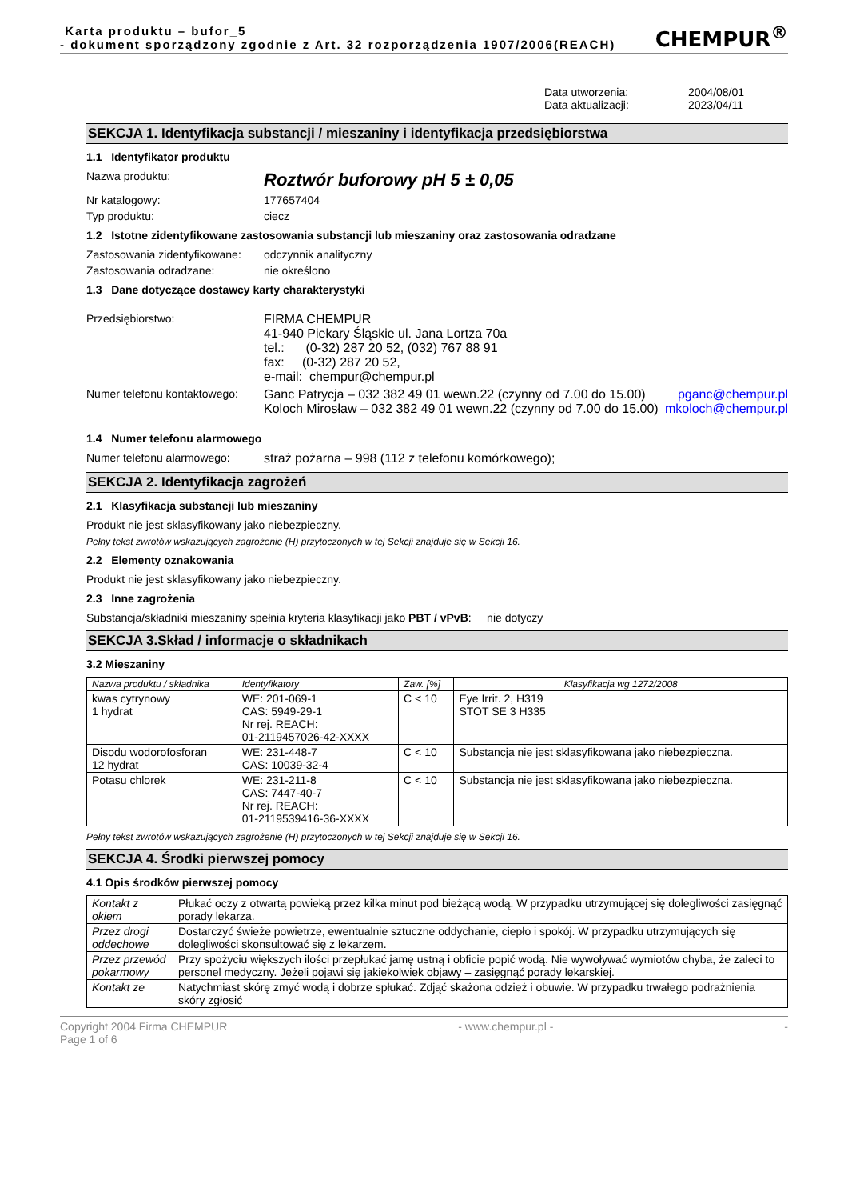Karta produktu – bufor_5
- dokument sporządzony zgodnie z Art. 32 rozporządzenia 1907/2006(REACH)
CHEMPUR<sup>®</sup>
Data utworzenia: 2004/08/01 Data aktualizacji: 2023/04/11
SEKCJA 1. Identyfikacja substancji / mieszaniny i identyfikacja przedsiębiorstwa
1.1 Identyfikator produktu
Nazwa produktu: Roztwór buforowy pH 5 ± 0,05
Nr katalogowy: 177657404
Typ produktu: ciecz
1.2 Istotne zidentyfikowane zastosowania substancji lub mieszaniny oraz zastosowania odradzane
Zastosowania zidentyfikowane: odczynnik analityczny
Zastosowania odradzane: nie określono
1.3 Dane dotyczące dostawcy karty charakterystyki
Przedsiębiorstwo: FIRMA CHEMPUR
41-940 Piekary Śląskie ul. Jana Lortza 70a
tel.: (0-32) 287 20 52, (032) 767 88 91
fax: (0-32) 287 20 52,
e-mail: chempur@chempur.pl
Numer telefonu kontaktowego:
Ganc Patrycja – 032 382 49 01 wewn.22 (czynny od 7.00 do 15.00) pganc@chempur.pl
Koloch Mirosław – 032 382 49 01 wewn.22 (czynny od 7.00 do 15.00) mkoloch@chempur.pl
1.4 Numer telefonu alarmowego
Numer telefonu alarmowego: straż pożarna – 998 (112 z telefonu komórkowego);
SEKCJA 2. Identyfikacja zagrożeń
2.1 Klasyfikacja substancji lub mieszaniny
Produkt nie jest sklasyfikowany jako niebezpieczny.
Pełny tekst zwrotów wskazujących zagrożenie (H) przytoczonych w tej Sekcji znajduje się w Sekcji 16.
2.2 Elementy oznakowania
Produkt nie jest sklasyfikowany jako niebezpieczny.
2.3 Inne zagrożenia
Substancja/składniki mieszaniny spełnia kryteria klasyfikacji jako PBT / vPvB: nie dotyczy
SEKCJA 3.Skład / informacje o składnikach
3.2 Mieszaniny
| Nazwa produktu / składnika | Identyfikatory | Zaw. [%] | Klasyfikacja wg 1272/2008 |
| --- | --- | --- | --- |
| kwas cytrynowy 1 hydrat | WE: 201-069-1 CAS: 5949-29-1 Nr rej. REACH: 01-2119457026-42-XXXX | C < 10 | Eye Irrit. 2, H319 STOT SE 3 H335 |
| Disodu wodorofosforan 12 hydrat | WE: 231-448-7 CAS: 10039-32-4 | C < 10 | Substancja nie jest sklasyfikowana jako niebezpieczna. |
| Potasu chlorek | WE: 231-211-8 CAS: 7447-40-7 Nr rej. REACH: 01-2119539416-36-XXXX | C < 10 | Substancja nie jest sklasyfikowana jako niebezpieczna. |
Pełny tekst zwrotów wskazujących zagrożenie (H) przytoczonych w tej Sekcji znajduje się w Sekcji 16.
SEKCJA 4. Środki pierwszej pomocy
4.1 Opis środków pierwszej pomocy
| Kontakt z okiem | Płukać oczy z otwartą powieką przez kilka minut pod bieżącą wodą. W przypadku utrzymującej się dolegliwości zasięgnąć porady lekarza. |
| Przez drogi oddechowe | Dostarczyć świeże powietrze, ewentualnie sztuczne oddychanie, ciepło i spokój. W przypadku utrzymujących się dolegliwości skonsultować się z lekarzem. |
| Przez przewód pokarmowy | Przy spożyciu większych ilości przepłukać jamę ustną i obficie popić wodą. Nie wywoływać wymiotów chyba, że zaleci to personel medyczny. Jeżeli pojawi się jakiekolwiek objawy – zasięgnąć porady lekarskiej. |
| Kontakt ze | Natychmiast skórę zmyć wodą i dobrze spłukać. Zdjąć skażona odzież i obuwie. W przypadku trwałego podrażnienia skóry zgłosić |
Copyright 2004 Firma CHEMPUR
Page 1 of 6 - www.chempur.pl - -